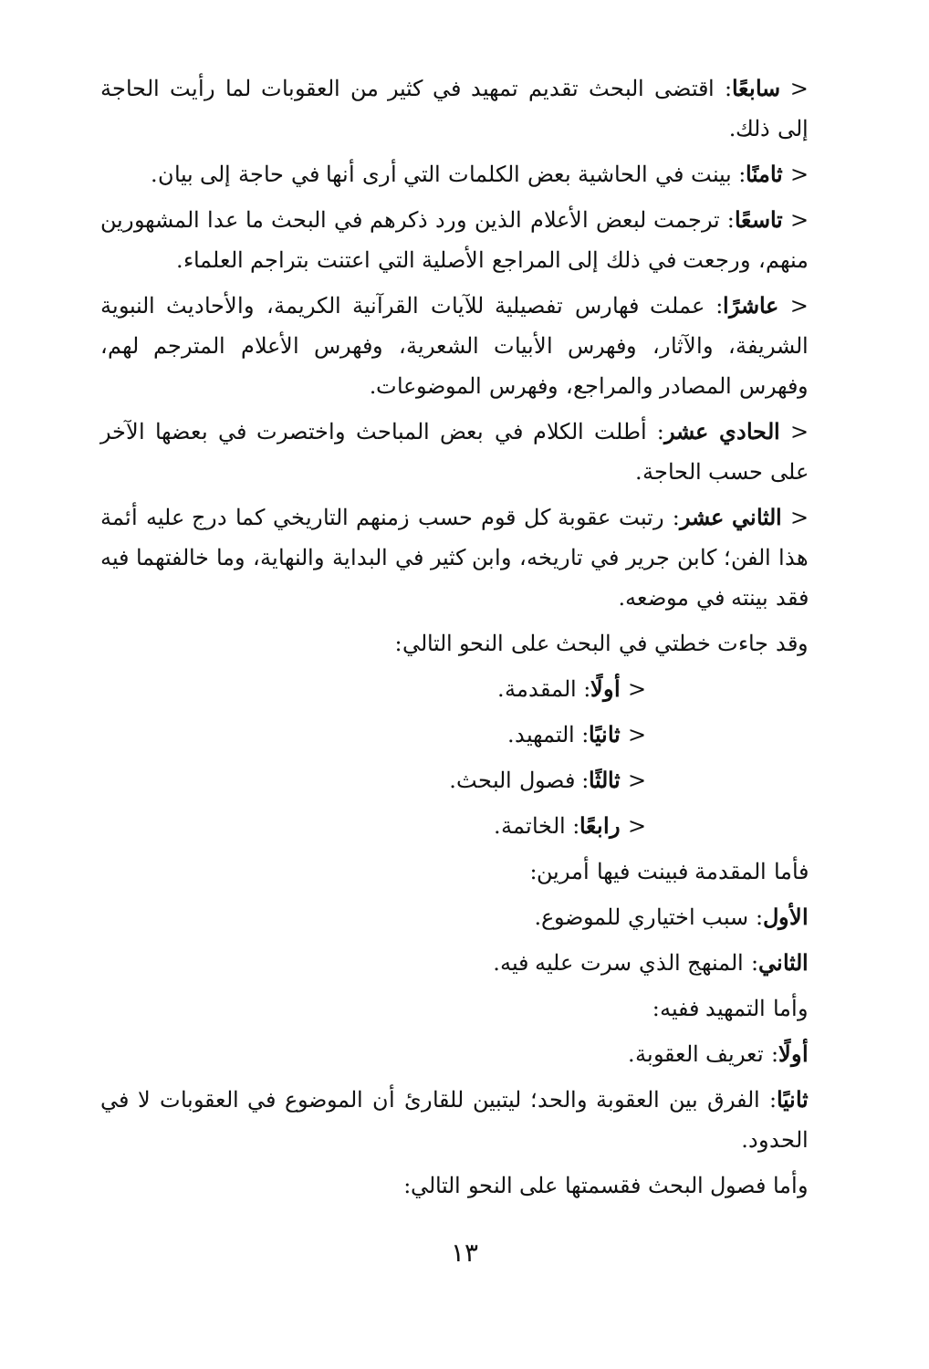< سابعًا: اقتضى البحث تقديم تمهيد في كثير من العقوبات لما رأيت الحاجة إلى ذلك.
< ثامنًا: بينت في الحاشية بعض الكلمات التي أرى أنها في حاجة إلى بيان.
< تاسعًا: ترجمت لبعض الأعلام الذين ورد ذكرهم في البحث ما عدا المشهورين منهم، ورجعت في ذلك إلى المراجع الأصلية التي اعتنت بتراجم العلماء.
< عاشرًا: عملت فهارس تفصيلية للآيات القرآنية الكريمة، والأحاديث النبوية الشريفة، والآثار، وفهرس الأبيات الشعرية، وفهرس الأعلام المترجم لهم، وفهرس المصادر والمراجع، وفهرس الموضوعات.
< الحادي عشر: أطلت الكلام في بعض المباحث واختصرت في بعضها الآخر على حسب الحاجة.
< الثاني عشر: رتبت عقوبة كل قوم حسب زمنهم التاريخي كما درج عليه أئمة هذا الفن؛ كابن جرير في تاريخه، وابن كثير في البداية والنهاية، وما خالفتهما فيه فقد بينته في موضعه.
وقد جاءت خطتي في البحث على النحو التالي:
< أولًا: المقدمة.
< ثانيًا: التمهيد.
< ثالثًا: فصول البحث.
< رابعًا: الخاتمة.
فأما المقدمة فبينت فيها أمرين:
الأول: سبب اختياري للموضوع.
الثاني: المنهج الذي سرت عليه فيه.
وأما التمهيد ففيه:
أولًا: تعريف العقوبة.
ثانيًا: الفرق بين العقوبة والحد؛ ليتبين للقارئ أن الموضوع في العقوبات لا في الحدود.
وأما فصول البحث فقسمتها على النحو التالي:
١٣